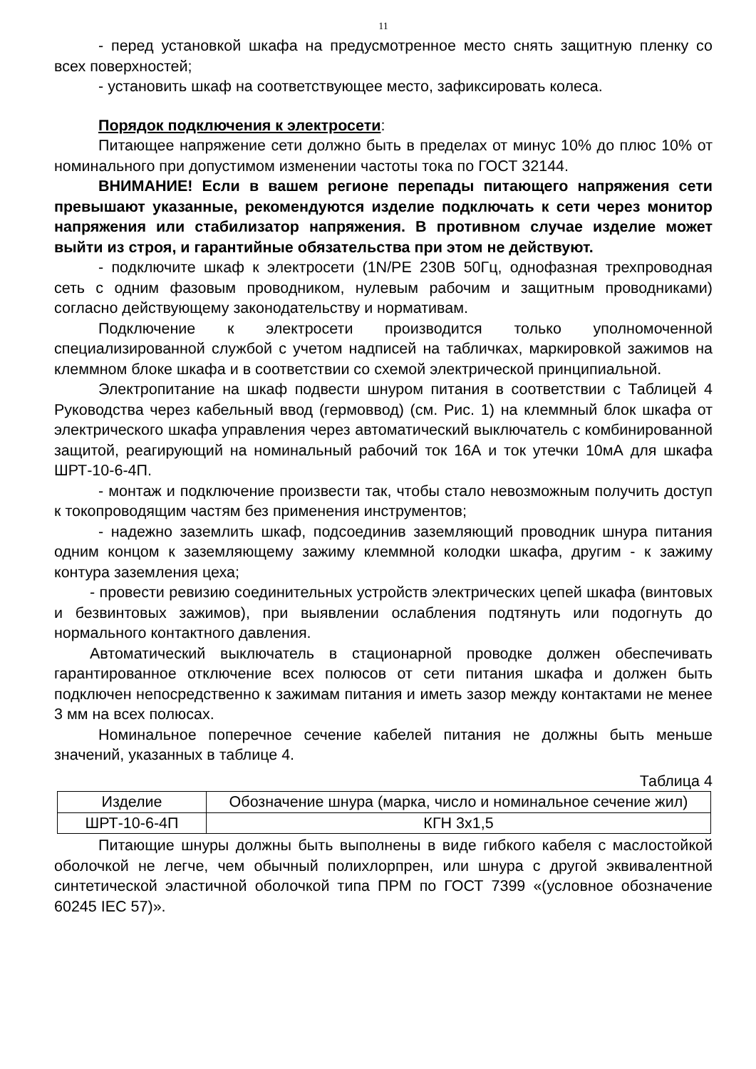11
- перед установкой шкафа на предусмотренное место снять защитную пленку со всех поверхностей;
- установить шкаф на соответствующее место, зафиксировать колеса.
Порядок подключения к электросети:
Питающее напряжение сети должно быть в пределах от минус 10% до плюс 10% от номинального при допустимом изменении частоты тока по ГОСТ 32144.
ВНИМАНИЕ! Если в вашем регионе перепады питающего напряжения сети превышают указанные, рекомендуются изделие подключать к сети через монитор напряжения или стабилизатор напряжения. В противном случае изделие может выйти из строя, и гарантийные обязательства при этом не действуют.
- подключите шкаф к электросети (1N/PE 230В 50Гц, однофазная трехпроводная сеть с одним фазовым проводником, нулевым рабочим и защитным проводниками) согласно действующему законодательству и нормативам.
Подключение к электросети производится только уполномоченной специализированной службой с учетом надписей на табличках, маркировкой зажимов на клеммном блоке шкафа и в соответствии со схемой электрической принципиальной.
Электропитание на шкаф подвести шнуром питания в соответствии с Таблицей 4 Руководства через кабельный ввод (гермоввод) (см. Рис. 1) на клеммный блок шкафа от электрического шкафа управления через автоматический выключатель с комбинированной защитой, реагирующий на номинальный рабочий ток 16А и ток утечки 10мА для шкафа ШРТ-10-6-4П.
- монтаж и подключение произвести так, чтобы стало невозможным получить доступ к токопроводящим частям без применения инструментов;
- надежно заземлить шкаф, подсоединив заземляющий проводник шнура питания одним концом к заземляющему зажиму клеммной колодки шкафа, другим - к зажиму контура заземления цеха;
- провести ревизию соединительных устройств электрических цепей шкафа (винтовых и безвинтовых зажимов), при выявлении ослабления подтянуть или подогнуть до нормального контактного давления.
Автоматический выключатель в стационарной проводке должен обеспечивать гарантированное отключение всех полюсов от сети питания шкафа и должен быть подключен непосредственно к зажимам питания и иметь зазор между контактами не менее 3 мм на всех полюсах.
Номинальное поперечное сечение кабелей питания не должны быть меньше значений, указанных в таблице 4.
Таблица 4
| Изделие | Обозначение шнура (марка, число и номинальное сечение жил) |
| ШРТ-10-6-4П | КГН 3х1,5 |
Питающие шнуры должны быть выполнены в виде гибкого кабеля с маслостойкой оболочкой не легче, чем обычный полихлорпрен, или шнура с другой эквивалентной синтетической эластичной оболочкой типа ПРМ по ГОСТ 7399 «(условное обозначение 60245 IEC 57)».